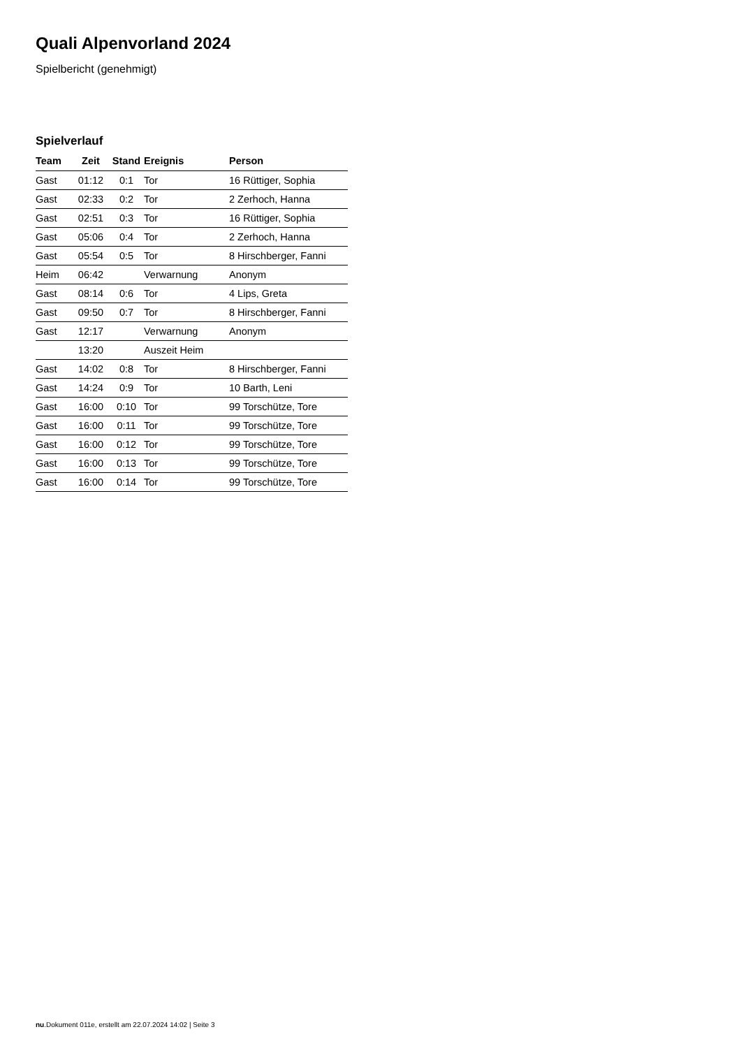Quali Alpenvorland 2024
Spielbericht (genehmigt)
Spielverlauf
| Team | Zeit | Stand | Ereignis | Person |
| --- | --- | --- | --- | --- |
| Gast | 01:12 | 0:1 | Tor | 16 Rüttiger, Sophia |
| Gast | 02:33 | 0:2 | Tor | 2 Zerhoch, Hanna |
| Gast | 02:51 | 0:3 | Tor | 16 Rüttiger, Sophia |
| Gast | 05:06 | 0:4 | Tor | 2 Zerhoch, Hanna |
| Gast | 05:54 | 0:5 | Tor | 8 Hirschberger, Fanni |
| Heim | 06:42 | | Verwarnung | Anonym |
| Gast | 08:14 | 0:6 | Tor | 4 Lips, Greta |
| Gast | 09:50 | 0:7 | Tor | 8 Hirschberger, Fanni |
| Gast | 12:17 | | Verwarnung | Anonym |
| | 13:20 | | Auszeit Heim | |
| Gast | 14:02 | 0:8 | Tor | 8 Hirschberger, Fanni |
| Gast | 14:24 | 0:9 | Tor | 10 Barth, Leni |
| Gast | 16:00 | 0:10 | Tor | 99 Torschütze, Tore |
| Gast | 16:00 | 0:11 | Tor | 99 Torschütze, Tore |
| Gast | 16:00 | 0:12 | Tor | 99 Torschütze, Tore |
| Gast | 16:00 | 0:13 | Tor | 99 Torschütze, Tore |
| Gast | 16:00 | 0:14 | Tor | 99 Torschütze, Tore |
nu.Dokument 011e, erstellt am 22.07.2024 14:02 | Seite 3